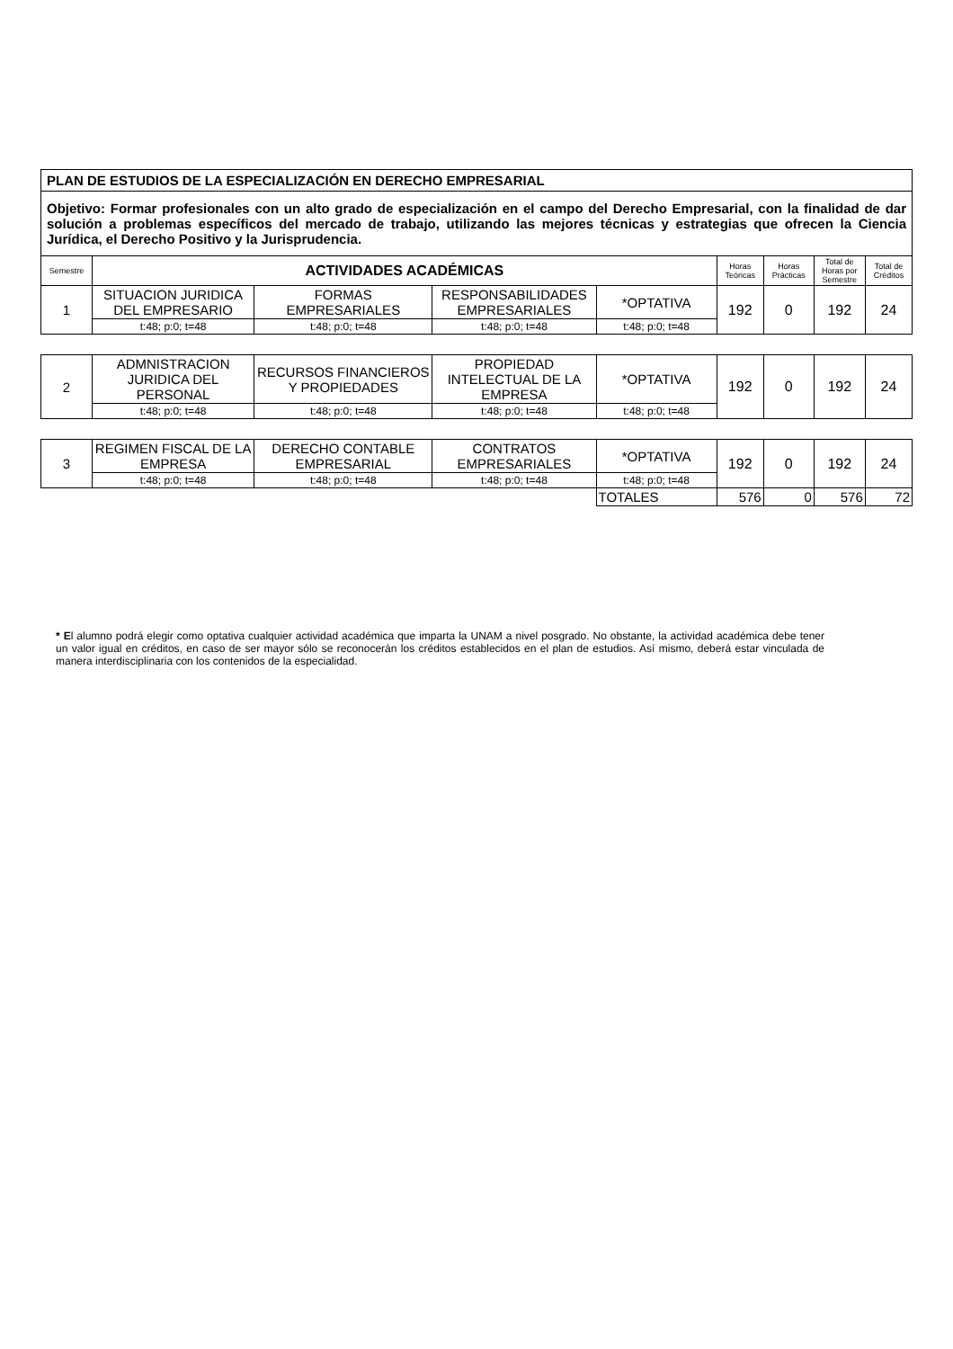| PLAN DE ESTUDIOS DE LA ESPECIALIZACIÓN EN DERECHO EMPRESARIAL | | | | | | | | |
| Objetivo: Formar profesionales con un alto grado de especialización en el campo del Derecho Empresarial, con la finalidad de dar solución a problemas específicos del mercado de trabajo, utilizando las mejores técnicas y estrategias que ofrecen la Ciencia Jurídica, el Derecho Positivo y la Jurisprudencia. | | | | | | | | |
| Semestre | ACTIVIDADES ACADÉMICAS | | | | Horas Teóricas | Horas Prácticas | Total de Horas por Semestre | Total de Créditos |
| 1 | SITUACION JURIDICA DEL EMPRESARIO | FORMAS EMPRESARIALES | RESPONSABILIDADES EMPRESARIALES | *OPTATIVA | 192 | 0 | 192 | 24 |
| | t:48; p:0; t=48 | t:48; p:0; t=48 | t:48; p:0; t=48 | t:48; p:0; t=48 | | | | |
| 2 | ADMNISTRACION JURIDICA DEL PERSONAL | RECURSOS FINANCIEROS Y PROPIEDADES | PROPIEDAD INTELECTUAL DE LA EMPRESA | *OPTATIVA | 192 | 0 | 192 | 24 |
| | t:48; p:0; t=48 | t:48; p:0; t=48 | t:48; p:0; t=48 | t:48; p:0; t=48 | | | | |
| 3 | REGIMEN FISCAL DE LA EMPRESA | DERECHO CONTABLE EMPRESARIAL | CONTRATOS EMPRESARIALES | *OPTATIVA | 192 | 0 | 192 | 24 |
| | t:48; p:0; t=48 | t:48; p:0; t=48 | t:48; p:0; t=48 | t:48; p:0; t=48 | | | | |
| | | | | TOTALES | 576 | 0 | 576 | 72 |
* El alumno podrá elegir como optativa cualquier actividad académica que imparta la UNAM a nivel posgrado. No obstante, la actividad académica debe tener un valor igual en créditos, en caso de ser mayor sólo se reconocerán los créditos establecidos en el plan de estudios. Así mismo, deberá estar vinculada de manera interdisciplinaria con los contenidos de la especialidad.